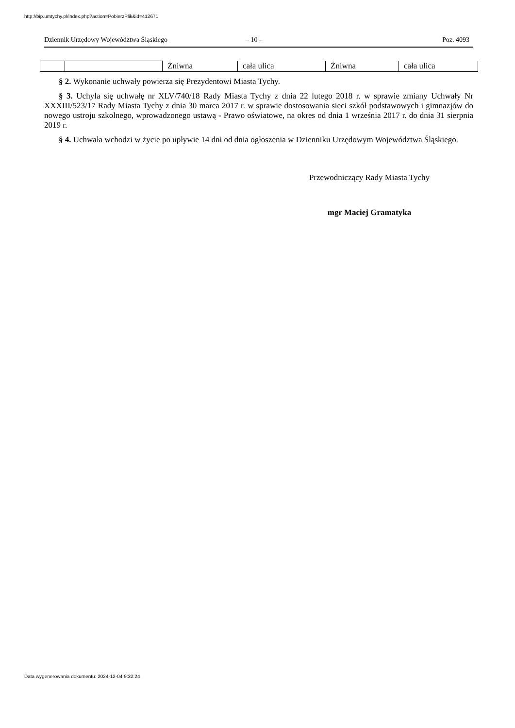http://bip.umtychy.pl/index.php?action=PobierzPlik&id=412671
Dziennik Urzędowy Województwa Śląskiego – 10 – Poz. 4093
| | | Żniwna | cała ulica | Żniwna | cała ulica |
§ 2. Wykonanie uchwały powierza się Prezydentowi Miasta Tychy.
§ 3. Uchyla się uchwałę nr XLV/740/18 Rady Miasta Tychy z dnia 22 lutego 2018 r. w sprawie zmiany Uchwały Nr XXXIII/523/17 Rady Miasta Tychy z dnia 30 marca 2017 r. w sprawie dostosowania sieci szkół podstawowych i gimnazjów do nowego ustroju szkolnego, wprowadzonego ustawą - Prawo oświatowe, na okres od dnia 1 września 2017 r. do dnia 31 sierpnia 2019 r.
§ 4. Uchwała wchodzi w życie po upływie 14 dni od dnia ogłoszenia w Dzienniku Urzędowym Województwa Śląskiego.
Przewodniczący Rady Miasta Tychy
mgr Maciej Gramatyka
Data wygenerowania dokumentu: 2024-12-04 9:32:24